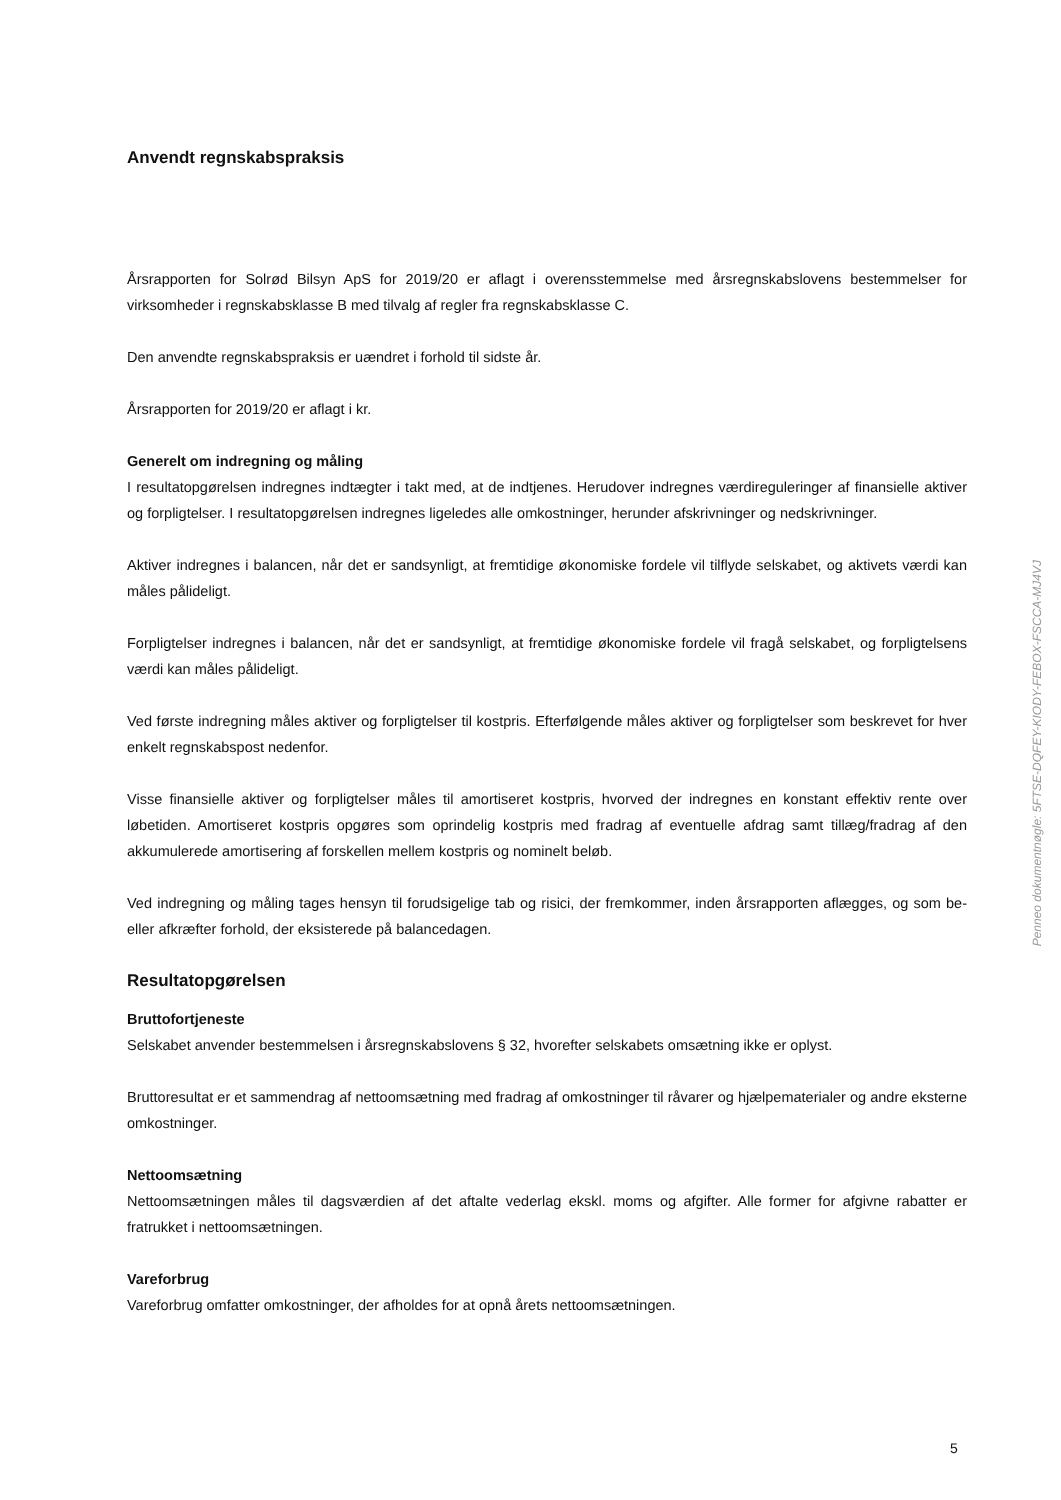Anvendt regnskabspraksis
Årsrapporten for Solrød Bilsyn ApS for 2019/20 er aflagt i overensstemmelse med årsregnskabslovens bestemmelser for virksomheder i regnskabsklasse B med tilvalg af regler fra regnskabsklasse C.
Den anvendte regnskabspraksis er uændret i forhold til sidste år.
Årsrapporten for 2019/20 er aflagt i kr.
Generelt om indregning og måling
I resultatopgørelsen indregnes indtægter i takt med, at de indtjenes. Herudover indregnes værdireguleringer af finansielle aktiver og forpligtelser. I resultatopgørelsen indregnes ligeledes alle omkostninger, herunder afskrivninger og nedskrivninger.
Aktiver indregnes i balancen, når det er sandsynligt, at fremtidige økonomiske fordele vil tilflyde selskabet, og aktivets værdi kan måles pålideligt.
Forpligtelser indregnes i balancen, når det er sandsynligt, at fremtidige økonomiske fordele vil fragå selskabet, og forpligtelsens værdi kan måles pålideligt.
Ved første indregning måles aktiver og forpligtelser til kostpris. Efterfølgende måles aktiver og forpligtelser som beskrevet for hver enkelt regnskabspost nedenfor.
Visse finansielle aktiver og forpligtelser måles til amortiseret kostpris, hvorved der indregnes en konstant effektiv rente over løbetiden. Amortiseret kostpris opgøres som oprindelig kostpris med fradrag af eventuelle afdrag samt tillæg/fradrag af den akkumulerede amortisering af forskellen mellem kostpris og nominelt beløb.
Ved indregning og måling tages hensyn til forudsigelige tab og risici, der fremkommer, inden årsrapporten aflægges, og som be- eller afkræfter forhold, der eksisterede på balancedagen.
Resultatopgørelsen
Bruttofortjeneste
Selskabet anvender bestemmelsen i årsregnskabslovens § 32, hvorefter selskabets omsætning ikke er oplyst.
Bruttoresultat er et sammendrag af nettoomsætning med fradrag af omkostninger til råvarer og hjælpematerialer og andre eksterne omkostninger.
Nettoomsætning
Nettoomsætningen måles til dagsværdien af det aftalte vederlag ekskl. moms og afgifter. Alle former for afgivne rabatter er fratrukket i nettoomsætningen.
Vareforbrug
Vareforbrug omfatter omkostninger, der afholdes for at opnå årets nettoomsætningen.
Penneo dokumentnøgle: 5FTSE-DQFEY-KIODY-FEBOX-FSCCA-MJ4VJ
5